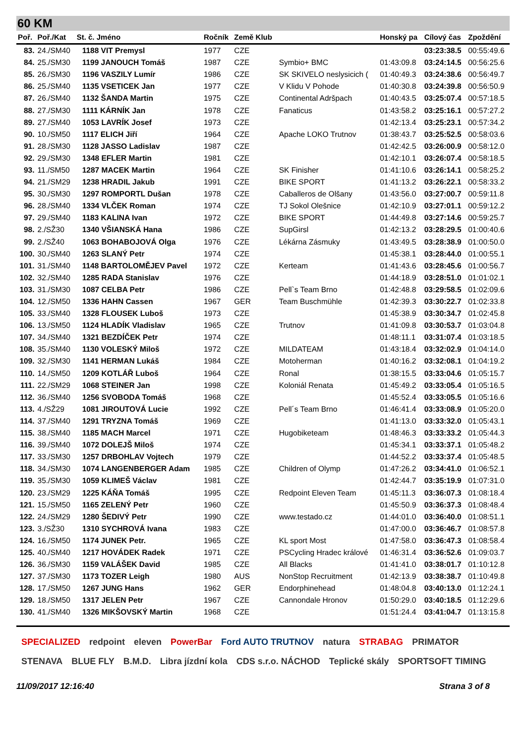60 KM
| Poř. | Poř./Kat | St. č. Jméno | Ročník | Země Klub | | Honský pa | Cílový čas | Zpoždění |
| --- | --- | --- | --- | --- | --- | --- | --- | --- |
| 83. | 24./SM40 | 1188 VIT Premysl | 1977 | CZE | | | 03:23:38.5 | 00:55:49.6 |
| 84. | 25./SM30 | 1199 JANOUCH Tomáš | 1987 | CZE | Symbio+ BMC | 01:43:09.8 | 03:24:14.5 | 00:56:25.6 |
| 85. | 26./SM30 | 1196 VASZILY Lumír | 1986 | CZE | SK SKIVELO neslysicich ( | 01:40:49.3 | 03:24:38.6 | 00:56:49.7 |
| 86. | 25./SM40 | 1135 VSETICEK Jan | 1977 | CZE | V Klidu V Pohode | 01:40:30.8 | 03:24:39.8 | 00:56:50.9 |
| 87. | 26./SM40 | 1132 ŠANDA Martin | 1975 | CZE | Continental Adršpach | 01:40:43.5 | 03:25:07.4 | 00:57:18.5 |
| 88. | 27./SM30 | 1111 KÁRNÍK Jan | 1978 | CZE | Fanaticus | 01:43:58.2 | 03:25:16.1 | 00:57:27.2 |
| 89. | 27./SM40 | 1053 LAVRÍK Josef | 1973 | CZE | | 01:42:13.4 | 03:25:23.1 | 00:57:34.2 |
| 90. | 10./SM50 | 1117 ELICH Jiří | 1964 | CZE | Apache LOKO Trutnov | 01:38:43.7 | 03:25:52.5 | 00:58:03.6 |
| 91. | 28./SM30 | 1128 JASSO Ladislav | 1987 | CZE | | 01:42:42.5 | 03:26:00.9 | 00:58:12.0 |
| 92. | 29./SM30 | 1348 EFLER Martin | 1981 | CZE | | 01:42:10.1 | 03:26:07.4 | 00:58:18.5 |
| 93. | 11./SM50 | 1287 MACEK Martin | 1964 | CZE | SK Finisher | 01:41:10.6 | 03:26:14.1 | 00:58:25.2 |
| 94. | 21./SM29 | 1238 HRADIL Jakub | 1991 | CZE | BIKE SPORT | 01:41:13.2 | 03:26:22.1 | 00:58:33.2 |
| 95. | 30./SM30 | 1297 ROMPORTL Dušan | 1978 | CZE | Caballeros de Olšany | 01:43:56.0 | 03:27:00.7 | 00:59:11.8 |
| 96. | 28./SM40 | 1334 VLČEK Roman | 1974 | CZE | TJ Sokol Olešnice | 01:42:10.9 | 03:27:01.1 | 00:59:12.2 |
| 97. | 29./SM40 | 1183 KALINA Ivan | 1972 | CZE | BIKE SPORT | 01:44:49.8 | 03:27:14.6 | 00:59:25.7 |
| 98. | 2./SŽ30 | 1340 VŠIANSKÁ Hana | 1986 | CZE | SupGirsl | 01:42:13.2 | 03:28:29.5 | 01:00:40.6 |
| 99. | 2./SŽ40 | 1063 BOHABOJOVÁ Olga | 1976 | CZE | Lékárna Zásmuky | 01:43:49.5 | 03:28:38.9 | 01:00:50.0 |
| 100. | 30./SM40 | 1263 SLANÝ Petr | 1974 | CZE | | 01:45:38.1 | 03:28:44.0 | 01:00:55.1 |
| 101. | 31./SM40 | 1148 BARTOLOMĚJEV Pavel | 1972 | CZE | Kerteam | 01:41:43.6 | 03:28:45.6 | 01:00:56.7 |
| 102. | 32./SM40 | 1285 RADA Stanislav | 1976 | CZE | | 01:44:18.9 | 03:28:51.0 | 01:01:02.1 |
| 103. | 31./SM30 | 1087 CELBA Petr | 1986 | CZE | Pell`s Team Brno | 01:42:48.8 | 03:29:58.5 | 01:02:09.6 |
| 104. | 12./SM50 | 1336 HAHN Cassen | 1967 | GER | Team Buschmühle | 01:42:39.3 | 03:30:22.7 | 01:02:33.8 |
| 105. | 33./SM40 | 1328 FLOUSEK Luboš | 1973 | CZE | | 01:45:38.9 | 03:30:34.7 | 01:02:45.8 |
| 106. | 13./SM50 | 1124 HLADÍK Vladislav | 1965 | CZE | Trutnov | 01:41:09.8 | 03:30:53.7 | 01:03:04.8 |
| 107. | 34./SM40 | 1321 BEZDÍČEK Petr | 1974 | CZE | | 01:48:11.1 | 03:31:07.4 | 01:03:18.5 |
| 108. | 35./SM40 | 1130 VOLESKÝ Miloš | 1972 | CZE | MILDATEAM | 01:43:18.4 | 03:32:02.9 | 01:04:14.0 |
| 109. | 32./SM30 | 1141 HERMAN Lukáš | 1984 | CZE | Motoherman | 01:40:16.2 | 03:32:08.1 | 01:04:19.2 |
| 110. | 14./SM50 | 1209 KOTLÁŘ Luboš | 1964 | CZE | Ronal | 01:38:15.5 | 03:33:04.6 | 01:05:15.7 |
| 111. | 22./SM29 | 1068 STEINER Jan | 1998 | CZE | Koloniál Renata | 01:45:49.2 | 03:33:05.4 | 01:05:16.5 |
| 112. | 36./SM40 | 1256 SVOBODA Tomáš | 1968 | CZE | | 01:45:52.4 | 03:33:05.5 | 01:05:16.6 |
| 113. | 4./SŽ29 | 1081 JIROUTOVÁ Lucie | 1992 | CZE | Pell´s Team Brno | 01:46:41.4 | 03:33:08.9 | 01:05:20.0 |
| 114. | 37./SM40 | 1291 TRYZNA Tomáš | 1969 | CZE | | 01:41:13.0 | 03:33:32.0 | 01:05:43.1 |
| 115. | 38./SM40 | 1185 MACH Marcel | 1971 | CZE | Hugobiketeam | 01:48:46.3 | 03:33:33.2 | 01:05:44.3 |
| 116. | 39./SM40 | 1072 DOLEJŠ Miloš | 1974 | CZE | | 01:45:34.1 | 03:33:37.1 | 01:05:48.2 |
| 117. | 33./SM30 | 1257 DRBOHLAV Vojtech | 1979 | CZE | | 01:44:52.2 | 03:33:37.4 | 01:05:48.5 |
| 118. | 34./SM30 | 1074 LANGENBERGER Adam | 1985 | CZE | Children of Olymp | 01:47:26.2 | 03:34:41.0 | 01:06:52.1 |
| 119. | 35./SM30 | 1059 KLIMEŠ Václav | 1981 | CZE | | 01:42:44.7 | 03:35:19.9 | 01:07:31.0 |
| 120. | 23./SM29 | 1225 KÁŇA Tomáš | 1995 | CZE | Redpoint Eleven Team | 01:45:11.3 | 03:36:07.3 | 01:08:18.4 |
| 121. | 15./SM50 | 1165 ZELENÝ Petr | 1960 | CZE | | 01:45:50.9 | 03:36:37.3 | 01:08:48.4 |
| 122. | 24./SM29 | 1280 ŠEDIVÝ Petr | 1990 | CZE | www.testado.cz | 01:44:01.0 | 03:36:40.0 | 01:08:51.1 |
| 123. | 3./SŽ30 | 1310 SYCHROVÁ Ivana | 1983 | CZE | | 01:47:00.0 | 03:36:46.7 | 01:08:57.8 |
| 124. | 16./SM50 | 1174 JUNEK Petr. | 1965 | CZE | KL sport Most | 01:47:58.0 | 03:36:47.3 | 01:08:58.4 |
| 125. | 40./SM40 | 1217 HOVÁDEK Radek | 1971 | CZE | PSCycling Hradec králové | 01:46:31.4 | 03:36:52.6 | 01:09:03.7 |
| 126. | 36./SM30 | 1159 VALÁŠEK David | 1985 | CZE | All Blacks | 01:41:41.0 | 03:38:01.7 | 01:10:12.8 |
| 127. | 37./SM30 | 1173 TOZER Leigh | 1980 | AUS | NonStop Recruitment | 01:42:13.9 | 03:38:38.7 | 01:10:49.8 |
| 128. | 17./SM50 | 1267 JUNG Hans | 1962 | GER | Endorphinehead | 01:48:04.8 | 03:40:13.0 | 01:12:24.1 |
| 129. | 18./SM50 | 1317 JELEN Petr | 1967 | CZE | Cannondale Hronov | 01:50:29.0 | 03:40:18.5 | 01:12:29.6 |
| 130. | 41./SM40 | 1326 MIKŠOVSKÝ Martin | 1968 | CZE | | 01:51:24.4 | 03:41:04.7 | 01:13:15.8 |
SPECIALIZED redpoint eleven PowerBar Ford AUTO TRUTNOV natura STRABAG PRIMATOR STENAVA BLUE FLY B.M.D. Libra jízdní kola CDS s.r.o. NÁCHOD Teplické skály SPORTSOFT TIMING
11/09/2017 12:16:40 Strana 3 of 8